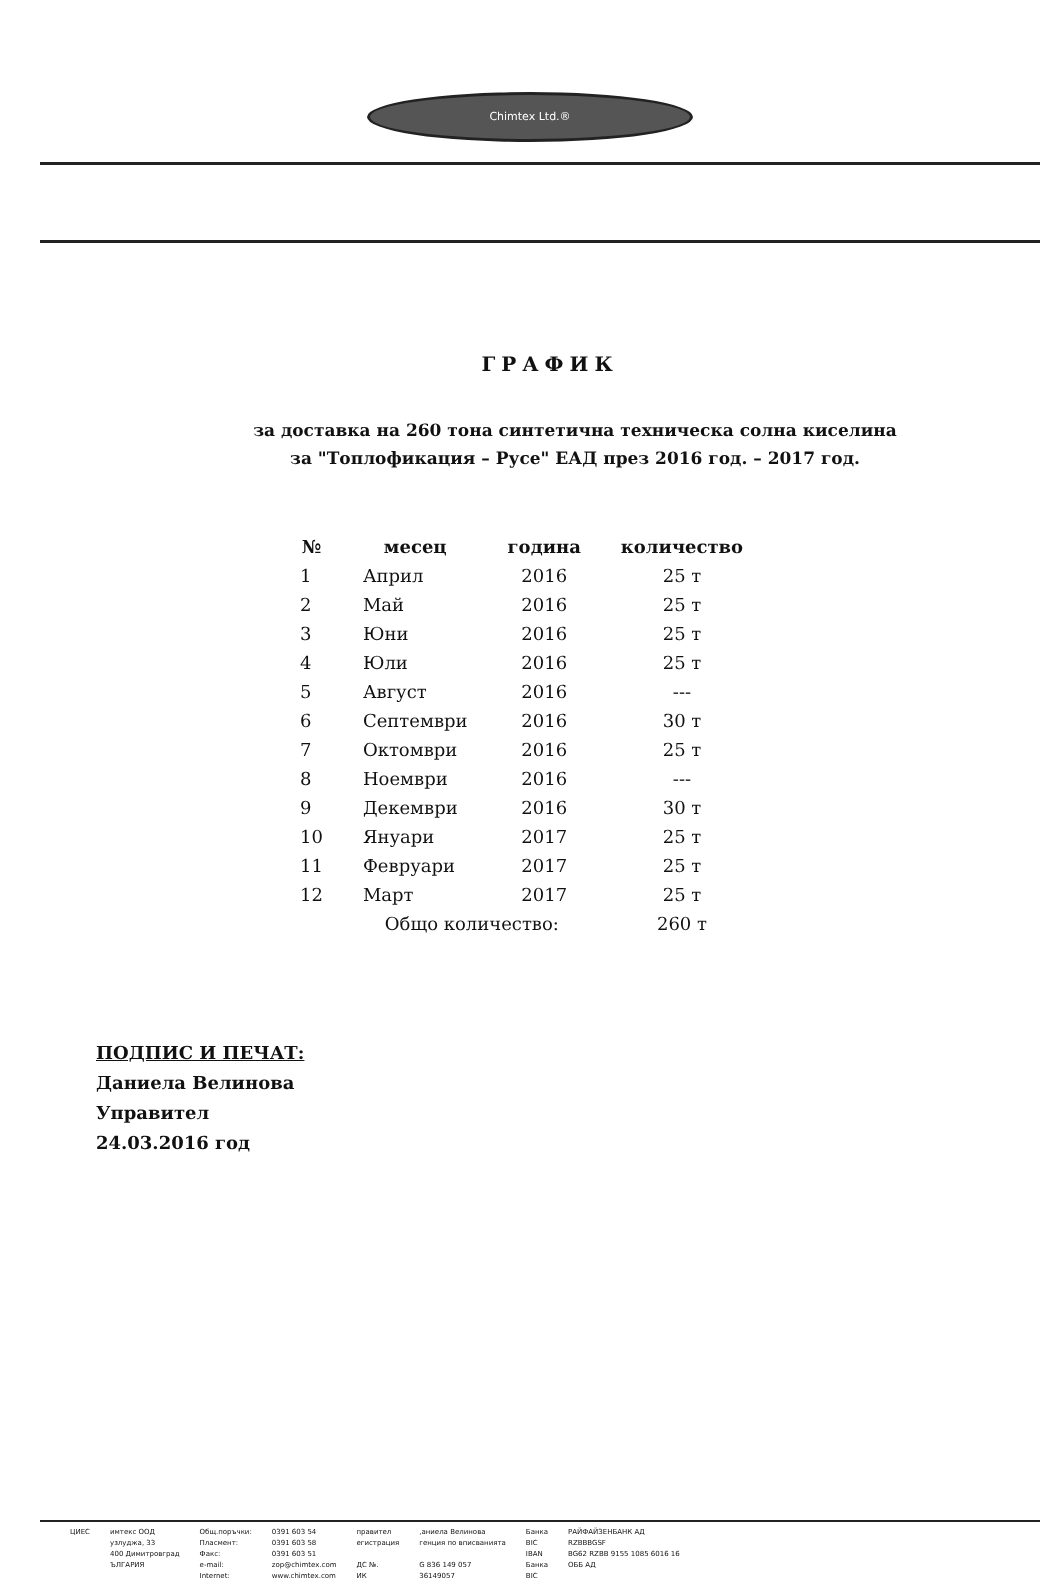Chimtex Ltd.®
ГРАФИК
за доставка на 260 тона синтетична техническа солна киселина
за "Топлофикация – Русе" ЕАД през 2016 год. – 2017 год.
| № | месец | година | количество |
| --- | --- | --- | --- |
| 1 | Април | 2016 | 25 т |
| 2 | Май | 2016 | 25 т |
| 3 | Юни | 2016 | 25 т |
| 4 | Юли | 2016 | 25 т |
| 5 | Август | 2016 | --- |
| 6 | Септември | 2016 | 30 т |
| 7 | Октомври | 2016 | 25 т |
| 8 | Ноември | 2016 | --- |
| 9 | Декември | 2016 | 30 т |
| 10 | Януари | 2017 | 25 т |
| 11 | Февруари | 2017 | 25 т |
| 12 | Март | 2017 | 25 т |
| | Общо количество: | | 260 т |
ПОДПИС И ПЕЧАТ:
Даниела Велинова
Управител
24.03.2016 год
ЦИЕС имтекс ООД
узлуджа, 33
400 Димитровград
ЪЛГАРИЯ
Общ.поръчки:
Пласмент:
Факс:
e-mail:
Internet:
0391 603 54
0391 603 58
0391 603 51
zop@chimtex.com
www.chimtex.com
правител
егистрация
ДС №.
ИК
,аниела Велинова
генция по вписванията
G 836 149 057
36149057
Банка
BIC
IBAN
Банка
BIC
РАЙФАЙЗЕНБАНК АД
RZBBBGSF
BG62 RZBB 9155 1085 6016 16
ОББ АД